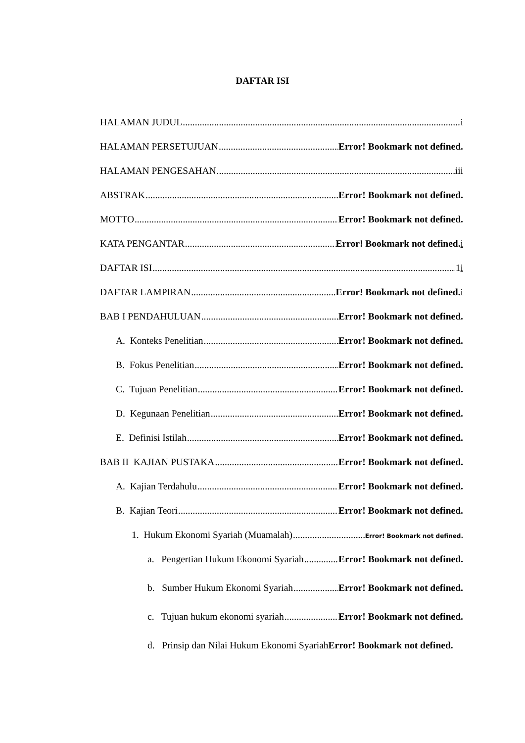DAFTAR ISI
HALAMAN JUDUL i
HALAMAN PERSETUJUAN Error! Bookmark not defined.
HALAMAN PENGESAHAN iii
ABSTRAK Error! Bookmark not defined.
MOTTO Error! Bookmark not defined.
KATA PENGANTAR Error! Bookmark not defined. i
DAFTAR ISI 1i
DAFTAR LAMPIRAN Error! Bookmark not defined. i
BAB I PENDAHULUAN Error! Bookmark not defined.
A. Konteks Penelitian Error! Bookmark not defined.
B. Fokus Penelitian Error! Bookmark not defined.
C. Tujuan Penelitian Error! Bookmark not defined.
D. Kegunaan Penelitian Error! Bookmark not defined.
E. Definisi Istilah Error! Bookmark not defined.
BAB II KAJIAN PUSTAKA Error! Bookmark not defined.
A. Kajian Terdahulu Error! Bookmark not defined.
B. Kajian Teori Error! Bookmark not defined.
1. Hukum Ekonomi Syariah (Muamalah) Error! Bookmark not defined.
a. Pengertian Hukum Ekonomi Syariah Error! Bookmark not defined.
b. Sumber Hukum Ekonomi Syariah Error! Bookmark not defined.
c. Tujuan hukum ekonomi syariah Error! Bookmark not defined.
d. Prinsip dan Nilai Hukum Ekonomi Syariah Error! Bookmark not defined.